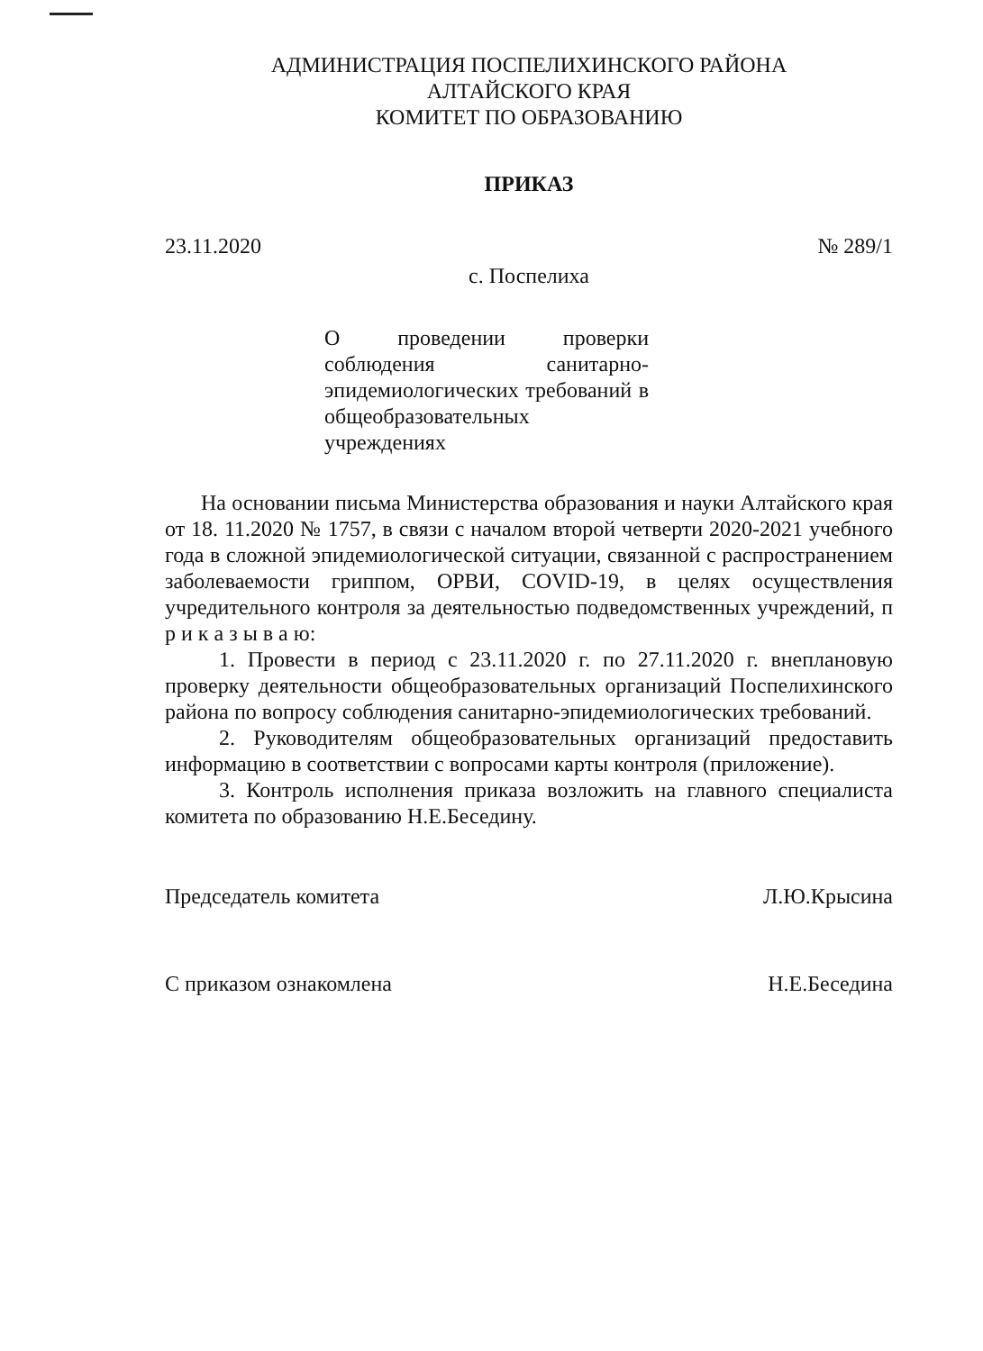АДМИНИСТРАЦИЯ ПОСПЕЛИХИНСКОГО РАЙОНА
АЛТАЙСКОГО КРАЯ
КОМИТЕТ ПО ОБРАЗОВАНИЮ
ПРИКАЗ
23.11.2020 № 289/1
с. Поспелиха
О проведении проверки соблюдения санитарно-эпидемиологических требований в общеобразовательных учреждениях
На основании письма Министерства образования и науки Алтайского края от 18. 11.2020 № 1757, в связи с началом второй четверти 2020-2021 учебного года в сложной эпидемиологической ситуации, связанной с распространением заболеваемости гриппом, ОРВИ, COVID-19, в целях осуществления учредительного контроля за деятельностью подведомственных учреждений, п р и к а з ы в а ю:
1. Провести в период с 23.11.2020 г. по 27.11.2020 г. внеплановую проверку деятельности общеобразовательных организаций Поспелихинского района по вопросу соблюдения санитарно-эпидемиологических требований.
2. Руководителям общеобразовательных организаций предоставить информацию в соответствии с вопросами карты контроля (приложение).
3. Контроль исполнения приказа возложить на главного специалиста комитета по образованию Н.Е.Беседину.
Председатель комитета Л.Ю.Крысина
С приказом ознакомлена Н.Е.Беседина